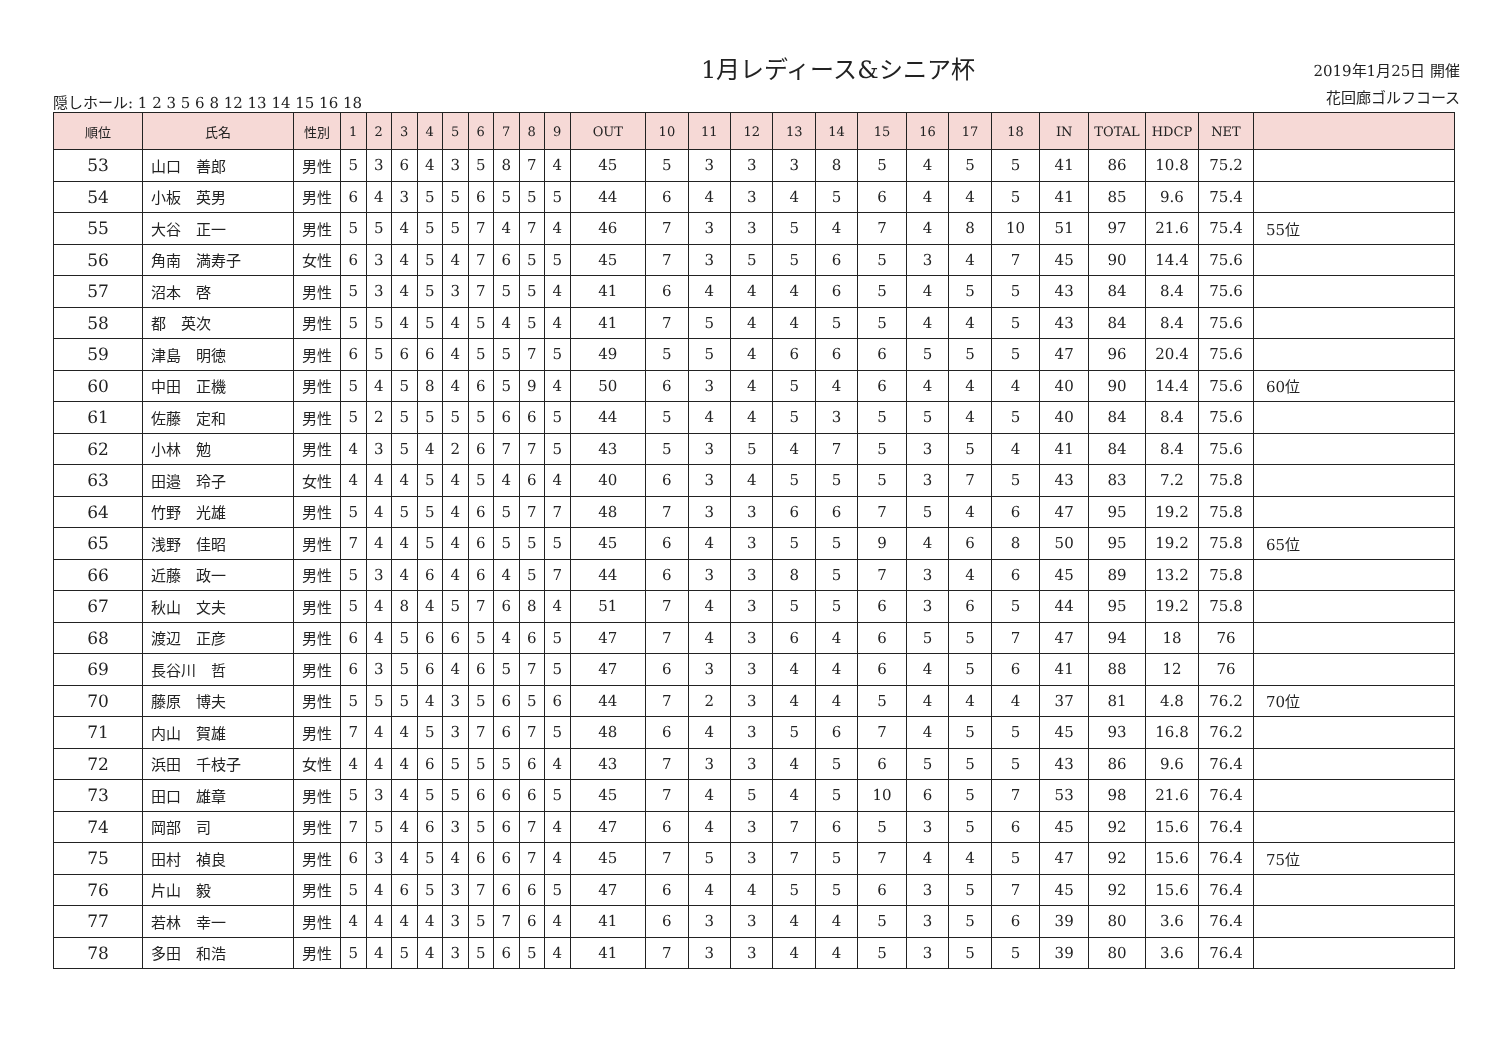隠しホール: 1 2 3 5 6 8 12 13 14 15 16 18
1月レディース&シニア杯
2019年1月25日 開催
花回廊ゴルフコース
| 順位 | 氏名 | 性別 | 1 | 2 | 3 | 4 | 5 | 6 | 7 | 8 | 9 | OUT | 10 | 11 | 12 | 13 | 14 | 15 | 16 | 17 | 18 | IN | TOTAL | HDCP | NET | |
| --- | --- | --- | --- | --- | --- | --- | --- | --- | --- | --- | --- | --- | --- | --- | --- | --- | --- | --- | --- | --- | --- | --- | --- | --- | --- | --- |
| 53 | 山口 善郎 | 男性 | 5 | 3 | 6 | 4 | 3 | 5 | 8 | 7 | 4 | 45 | 5 | 3 | 3 | 3 | 8 | 5 | 4 | 5 | 5 | 41 | 86 | 10.8 | 75.2 | |
| 54 | 小板 英男 | 男性 | 6 | 4 | 3 | 5 | 5 | 6 | 5 | 5 | 5 | 44 | 6 | 4 | 3 | 4 | 5 | 6 | 4 | 4 | 5 | 41 | 85 | 9.6 | 75.4 | |
| 55 | 大谷 正一 | 男性 | 5 | 5 | 4 | 5 | 5 | 7 | 4 | 7 | 4 | 46 | 7 | 3 | 3 | 5 | 4 | 7 | 4 | 8 | 10 | 51 | 97 | 21.6 | 75.4 | 55位 |
| 56 | 角南 満寿子 | 女性 | 6 | 3 | 4 | 5 | 4 | 7 | 6 | 5 | 5 | 45 | 7 | 3 | 5 | 5 | 6 | 5 | 3 | 4 | 7 | 45 | 90 | 14.4 | 75.6 | |
| 57 | 沼本 啓 | 男性 | 5 | 3 | 4 | 5 | 3 | 7 | 5 | 5 | 4 | 41 | 6 | 4 | 4 | 4 | 6 | 5 | 4 | 5 | 5 | 43 | 84 | 8.4 | 75.6 | |
| 58 | 都 英次 | 男性 | 5 | 5 | 4 | 5 | 4 | 5 | 4 | 5 | 4 | 41 | 7 | 5 | 4 | 4 | 5 | 5 | 4 | 4 | 5 | 43 | 84 | 8.4 | 75.6 | |
| 59 | 津島 明徳 | 男性 | 6 | 5 | 6 | 6 | 4 | 5 | 5 | 7 | 5 | 49 | 5 | 5 | 4 | 6 | 6 | 6 | 5 | 5 | 5 | 47 | 96 | 20.4 | 75.6 | |
| 60 | 中田 正機 | 男性 | 5 | 4 | 5 | 8 | 4 | 6 | 5 | 9 | 4 | 50 | 6 | 3 | 4 | 5 | 4 | 6 | 4 | 4 | 4 | 40 | 90 | 14.4 | 75.6 | 60位 |
| 61 | 佐藤 定和 | 男性 | 5 | 2 | 5 | 5 | 5 | 5 | 6 | 6 | 5 | 44 | 5 | 4 | 4 | 5 | 3 | 5 | 5 | 4 | 5 | 40 | 84 | 8.4 | 75.6 | |
| 62 | 小林 勉 | 男性 | 4 | 3 | 5 | 4 | 2 | 6 | 7 | 7 | 5 | 43 | 5 | 3 | 5 | 4 | 7 | 5 | 3 | 5 | 4 | 41 | 84 | 8.4 | 75.6 | |
| 63 | 田邉 玲子 | 女性 | 4 | 4 | 4 | 5 | 4 | 5 | 4 | 6 | 4 | 40 | 6 | 3 | 4 | 5 | 5 | 5 | 3 | 7 | 5 | 43 | 83 | 7.2 | 75.8 | |
| 64 | 竹野 光雄 | 男性 | 5 | 4 | 5 | 5 | 4 | 6 | 5 | 7 | 7 | 48 | 7 | 3 | 3 | 6 | 6 | 7 | 5 | 4 | 6 | 47 | 95 | 19.2 | 75.8 | |
| 65 | 浅野 佳昭 | 男性 | 7 | 4 | 4 | 5 | 4 | 6 | 5 | 5 | 5 | 45 | 6 | 4 | 3 | 5 | 5 | 9 | 4 | 6 | 8 | 50 | 95 | 19.2 | 75.8 | 65位 |
| 66 | 近藤 政一 | 男性 | 5 | 3 | 4 | 6 | 4 | 6 | 4 | 5 | 7 | 44 | 6 | 3 | 3 | 8 | 5 | 7 | 3 | 4 | 6 | 45 | 89 | 13.2 | 75.8 | |
| 67 | 秋山 文夫 | 男性 | 5 | 4 | 8 | 4 | 5 | 7 | 6 | 8 | 4 | 51 | 7 | 4 | 3 | 5 | 5 | 6 | 3 | 6 | 5 | 44 | 95 | 19.2 | 75.8 | |
| 68 | 渡辺 正彦 | 男性 | 6 | 4 | 5 | 6 | 6 | 5 | 4 | 6 | 5 | 47 | 7 | 4 | 3 | 6 | 4 | 6 | 5 | 5 | 7 | 47 | 94 | 18 | 76 | |
| 69 | 長谷川 哲 | 男性 | 6 | 3 | 5 | 6 | 4 | 6 | 5 | 7 | 5 | 47 | 6 | 3 | 3 | 4 | 4 | 6 | 4 | 5 | 6 | 41 | 88 | 12 | 76 | |
| 70 | 藤原 博夫 | 男性 | 5 | 5 | 5 | 4 | 3 | 5 | 6 | 5 | 6 | 44 | 7 | 2 | 3 | 4 | 4 | 5 | 4 | 4 | 4 | 37 | 81 | 4.8 | 76.2 | 70位 |
| 71 | 内山 賀雄 | 男性 | 7 | 4 | 4 | 5 | 3 | 7 | 6 | 7 | 5 | 48 | 6 | 4 | 3 | 5 | 6 | 7 | 4 | 5 | 5 | 45 | 93 | 16.8 | 76.2 | |
| 72 | 浜田 千枝子 | 女性 | 4 | 4 | 4 | 6 | 5 | 5 | 5 | 6 | 4 | 43 | 7 | 3 | 3 | 4 | 5 | 6 | 5 | 5 | 5 | 43 | 86 | 9.6 | 76.4 | |
| 73 | 田口 雄章 | 男性 | 5 | 3 | 4 | 5 | 5 | 6 | 6 | 6 | 5 | 45 | 7 | 4 | 5 | 4 | 5 | 10 | 6 | 5 | 7 | 53 | 98 | 21.6 | 76.4 | |
| 74 | 岡部 司 | 男性 | 7 | 5 | 4 | 6 | 3 | 5 | 6 | 7 | 4 | 47 | 6 | 4 | 3 | 7 | 6 | 5 | 3 | 5 | 6 | 45 | 92 | 15.6 | 76.4 | |
| 75 | 田村 禎良 | 男性 | 6 | 3 | 4 | 5 | 4 | 6 | 6 | 7 | 4 | 45 | 7 | 5 | 3 | 7 | 5 | 7 | 4 | 4 | 5 | 47 | 92 | 15.6 | 76.4 | 75位 |
| 76 | 片山 毅 | 男性 | 5 | 4 | 6 | 5 | 3 | 7 | 6 | 6 | 5 | 47 | 6 | 4 | 4 | 5 | 5 | 6 | 3 | 5 | 7 | 45 | 92 | 15.6 | 76.4 | |
| 77 | 若林 幸一 | 男性 | 4 | 4 | 4 | 4 | 3 | 5 | 7 | 6 | 4 | 41 | 6 | 3 | 3 | 4 | 4 | 5 | 3 | 5 | 6 | 39 | 80 | 3.6 | 76.4 | |
| 78 | 多田 和浩 | 男性 | 5 | 4 | 5 | 4 | 3 | 5 | 6 | 5 | 4 | 41 | 7 | 3 | 3 | 4 | 4 | 5 | 3 | 5 | 5 | 39 | 80 | 3.6 | 76.4 | |